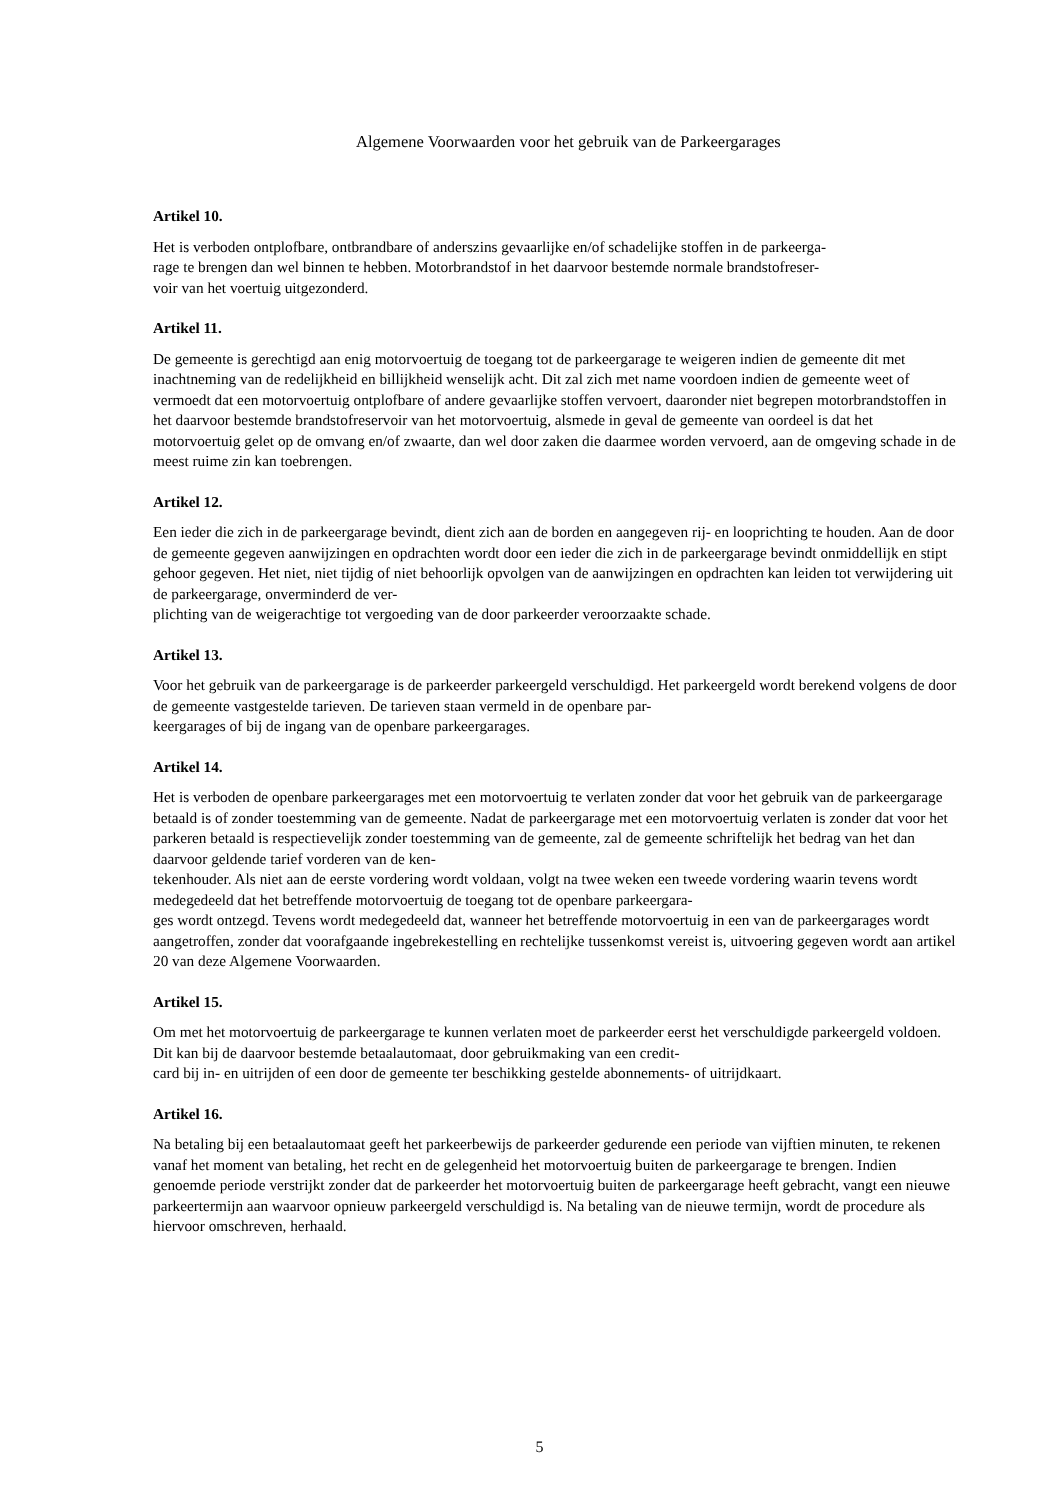Algemene Voorwaarden voor het gebruik van de Parkeergarages
Artikel 10.
Het is verboden ontplofbare, ontbrandbare of anderszins gevaarlijke en/of schadelijke stoffen in de parkeerga-
rage te brengen dan wel binnen te hebben. Motorbrandstof in het daarvoor bestemde normale brandstofreser-
voir van het voertuig uitgezonderd.
Artikel 11.
De gemeente is gerechtigd aan enig motorvoertuig de toegang tot de parkeergarage te weigeren indien de gemeente dit met inachtneming van de redelijkheid en billijkheid wenselijk acht. Dit zal zich met name voordoen indien de gemeente weet of vermoedt dat een motorvoertuig ontplofbare of andere gevaarlijke stoffen vervoert, daaronder niet begrepen motorbrandstoffen in het daarvoor bestemde brandstofreservoir van het motorvoertuig, alsmede in geval de gemeente van oordeel is dat het motorvoertuig gelet op de omvang en/of zwaarte, dan wel door zaken die daarmee worden vervoerd, aan de omgeving schade in de meest ruime zin kan toebrengen.
Artikel 12.
Een ieder die zich in de parkeergarage bevindt, dient zich aan de borden en aangegeven rij- en looprichting te houden. Aan de door de gemeente gegeven aanwijzingen en opdrachten wordt door een ieder die zich in de parkeergarage bevindt onmiddellijk en stipt gehoor gegeven. Het niet, niet tijdig of niet behoorlijk opvolgen van de aanwijzingen en opdrachten kan leiden tot verwijdering uit de parkeergarage, onverminderd de ver-
plichting van de weigerachtige tot vergoeding van de door parkeerder veroorzaakte schade.
Artikel 13.
Voor het gebruik van de parkeergarage is de parkeerder parkeergeld verschuldigd. Het parkeergeld wordt berekend volgens de door de gemeente vastgestelde tarieven. De tarieven staan vermeld in de openbare par-
keergarages of bij de ingang van de openbare parkeergarages.
Artikel 14.
Het is verboden de openbare parkeergarages met een motorvoertuig te verlaten zonder dat voor het gebruik van de parkeergarage betaald is of zonder toestemming van de gemeente. Nadat de parkeergarage met een motorvoertuig verlaten is zonder dat voor het parkeren betaald is respectievelijk zonder toestemming van de gemeente, zal de gemeente schriftelijk het bedrag van het dan daarvoor geldende tarief vorderen van de ken-
tekenhouder. Als niet aan de eerste vordering wordt voldaan, volgt na twee weken een tweede vordering waarin tevens wordt medegedeeld dat het betreffende motorvoertuig de toegang tot de openbare parkeergara-
ges wordt ontzegd. Tevens wordt medegedeeld dat, wanneer het betreffende motorvoertuig in een van de parkeergarages wordt aangetroffen, zonder dat voorafgaande ingebrekestelling en rechtelijke tussenkomst vereist is, uitvoering gegeven wordt aan artikel 20 van deze Algemene Voorwaarden.
Artikel 15.
Om met het motorvoertuig de parkeergarage te kunnen verlaten moet de parkeerder eerst het verschuldigde parkeergeld voldoen. Dit kan bij de daarvoor bestemde betaalautomaat, door gebruikmaking van een credit-
card bij in- en uitrijden of een door de gemeente ter beschikking gestelde abonnements- of uitrijdkaart.
Artikel 16.
Na betaling bij een betaalautomaat geeft het parkeerbewijs de parkeerder gedurende een periode van vijftien minuten, te rekenen vanaf het moment van betaling, het recht en de gelegenheid het motorvoertuig buiten de parkeergarage te brengen. Indien genoemde periode verstrijkt zonder dat de parkeerder het motorvoertuig buiten de parkeergarage heeft gebracht, vangt een nieuwe parkeertermijn aan waarvoor opnieuw parkeergeld verschuldigd is. Na betaling van de nieuwe termijn, wordt de procedure als hiervoor omschreven, herhaald.
5